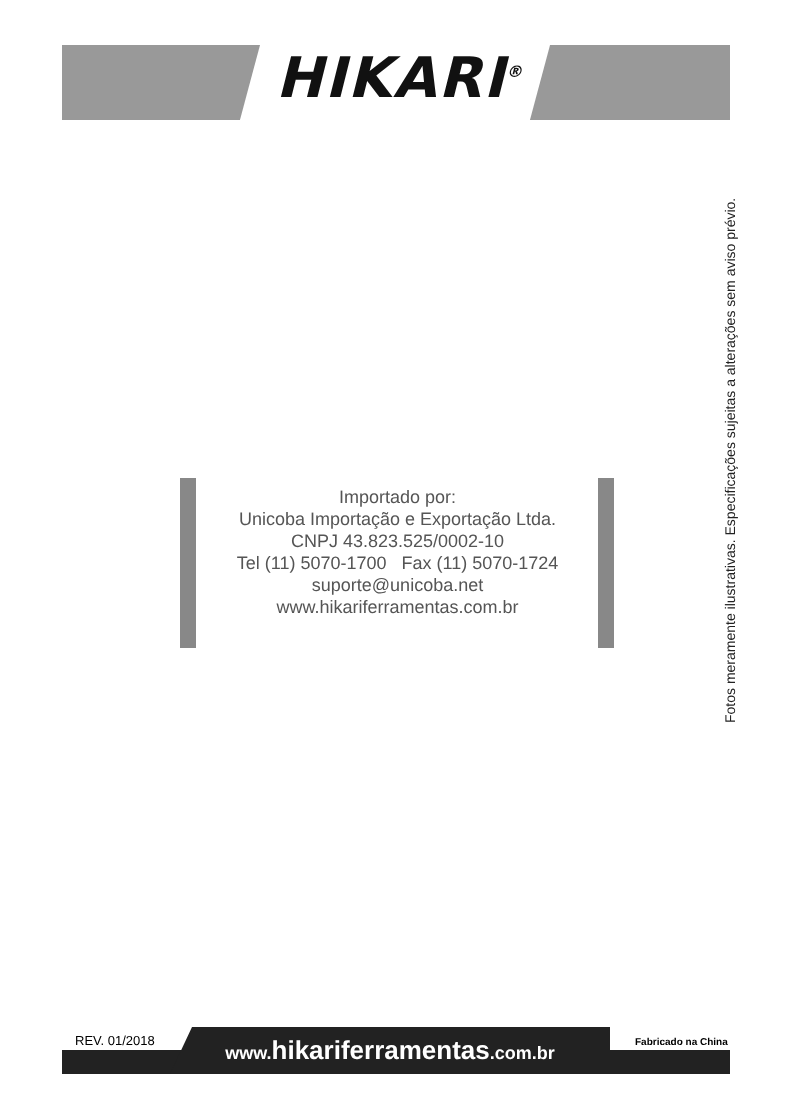HIKARI<sup>®</sup>
Fotos meramente ilustrativas. Especificações sujeitas a alterações sem aviso prévio.
Importado por:
Unicoba Importação e Exportação Ltda.
CNPJ 43.823.525/0002-10
Tel (11) 5070-1700 Fax (11) 5070-1724
suporte@unicoba.net
www.hikariferramentas.com.br
REV. 01/2018 Fabricado na China
www.hikariferramentas.com.br